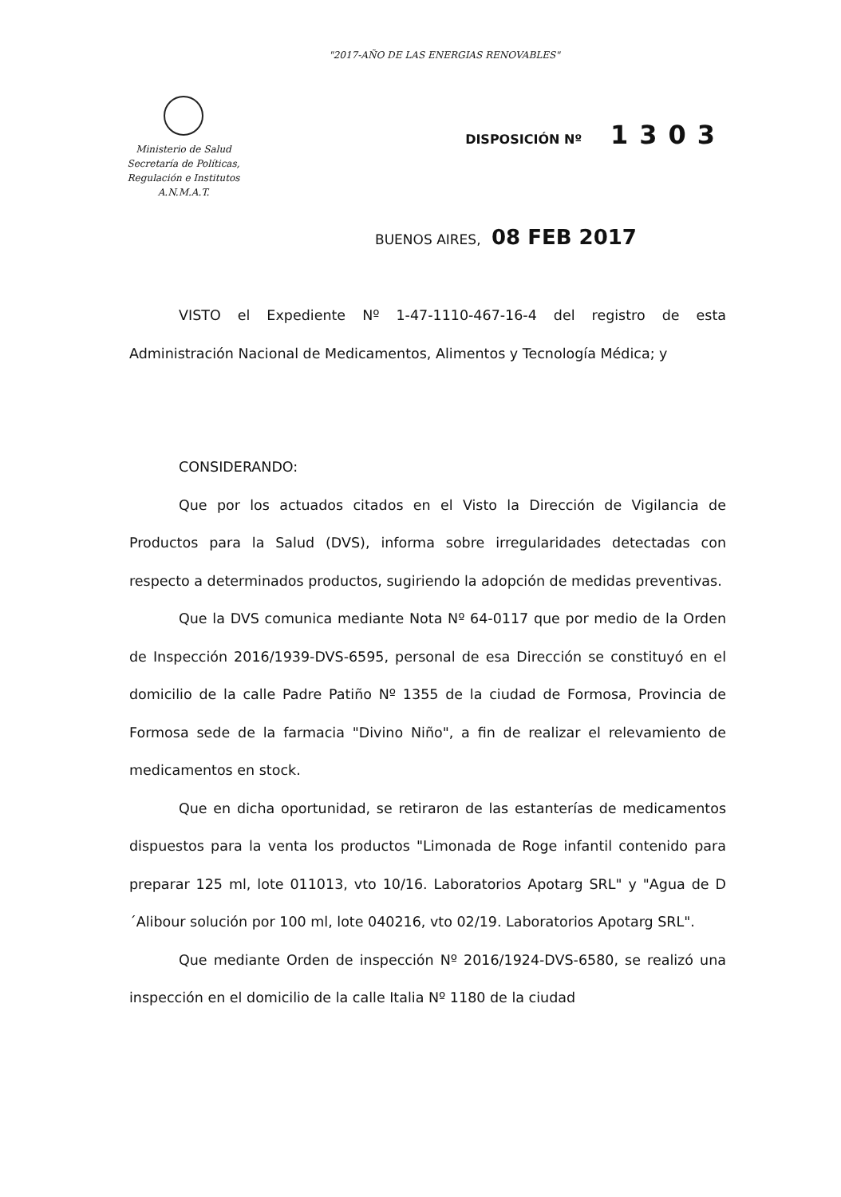"2017-AÑO DE LAS ENERGIAS RENOVABLES"
Ministerio de Salud
Secretaría de Políticas,
Regulación e Institutos
A.N.M.A.T.
DISPOSICIÓN Nº 1303
BUENOS AIRES, 08 FEB 2017
VISTO el Expediente Nº 1-47-1110-467-16-4 del registro de esta Administración Nacional de Medicamentos, Alimentos y Tecnología Médica; y
CONSIDERANDO:
Que por los actuados citados en el Visto la Dirección de Vigilancia de Productos para la Salud (DVS), informa sobre irregularidades detectadas con respecto a determinados productos, sugiriendo la adopción de medidas preventivas.
Que la DVS comunica mediante Nota Nº 64-0117 que por medio de la Orden de Inspección 2016/1939-DVS-6595, personal de esa Dirección se constituyó en el domicilio de la calle Padre Patiño Nº 1355 de la ciudad de Formosa, Provincia de Formosa sede de la farmacia "Divino Niño", a fin de realizar el relevamiento de medicamentos en stock.
Que en dicha oportunidad, se retiraron de las estanterías de medicamentos dispuestos para la venta los productos "Limonada de Roge infantil contenido para preparar 125 ml, lote 011013, vto 10/16. Laboratorios Apotarg SRL" y "Agua de D´Alibour solución por 100 ml, lote 040216, vto 02/19. Laboratorios Apotarg SRL".
Que mediante Orden de inspección Nº 2016/1924-DVS-6580, se realizó una inspección en el domicilio de la calle Italia Nº 1180 de la ciudad